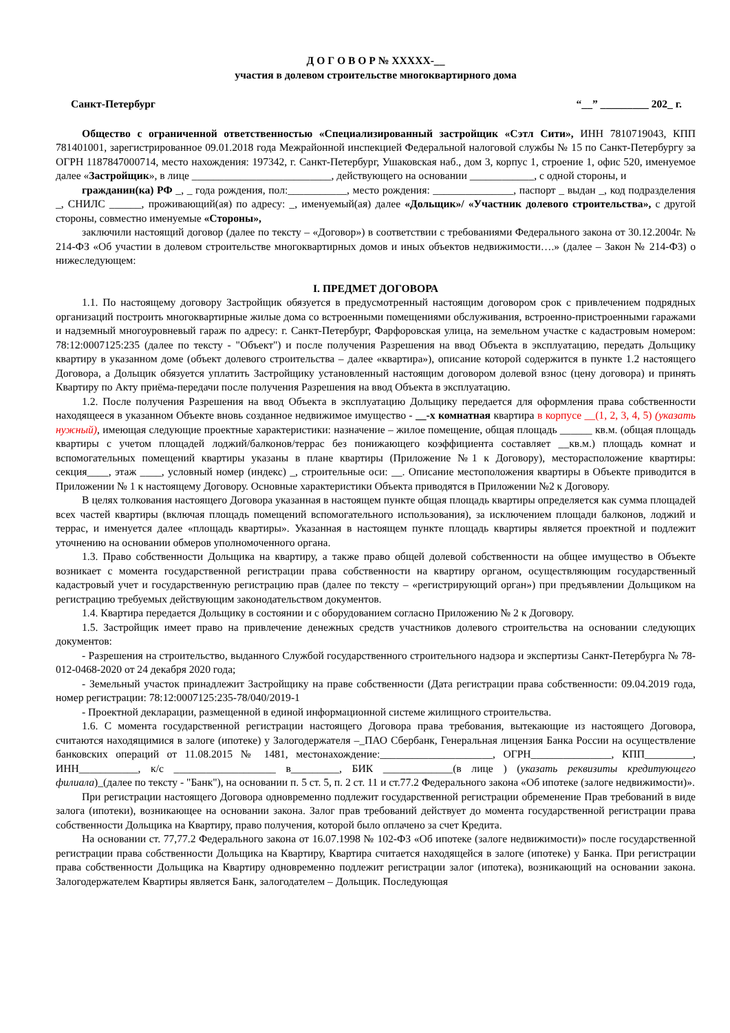Д О Г О В О Р № ХХХХХ-__
участия в долевом строительстве многоквартирного дома
Санкт-Петербург “__” _________ 202_ г.
Общество с ограниченной ответственностью «Специализированный застройщик «Сэтл Сити», ИНН 7810719043, КПП 781401001, зарегистрированное 09.01.2018 года Межрайонной инспекцией Федеральной налоговой службы № 15 по Санкт-Петербургу за ОГРН 1187847000714, место нахождения: 197342, г. Санкт-Петербург, Ушаковская наб., дом 3, корпус 1, строение 1, офис 520, именуемое далее «Застройщик», в лице __________________________, действующего на основании ____________, с одной стороны, и
гражданин(ка) РФ _, _ года рождения, пол:___________, место рождения: _______________, паспорт _ выдан _, код подразделения _, СНИЛС ______, проживающий(ая) по адресу: _, именуемый(ая) далее «Дольщик»/ «Участник долевого строительства», с другой стороны, совместно именуемые «Стороны»,
заключили настоящий договор (далее по тексту – «Договор») в соответствии с требованиями Федерального закона от 30.12.2004г. № 214-ФЗ «Об участии в долевом строительстве многоквартирных домов и иных объектов недвижимости….» (далее – Закон № 214-ФЗ) о нижеследующем:
I. ПРЕДМЕТ ДОГОВОРА
1.1. По настоящему договору Застройщик обязуется в предусмотренный настоящим договором срок с привлечением подрядных организаций построить многоквартирные жилые дома со встроенными помещениями обслуживания, встроенно-пристроенными гаражами и надземный многоуровневый гараж по адресу: г. Санкт-Петербург, Фарфоровская улица, на земельном участке с кадастровым номером: 78:12:0007125:235 (далее по тексту - "Объект") и после получения Разрешения на ввод Объекта в эксплуатацию, передать Дольщику квартиру в указанном доме (объект долевого строительства – далее «квартира»), описание которой содержится в пункте 1.2 настоящего Договора, а Дольщик обязуется уплатить Застройщику установленный настоящим договором долевой взнос (цену договора) и принять Квартиру по Акту приёма-передачи после получения Разрешения на ввод Объекта в эксплуатацию.
1.2. После получения Разрешения на ввод Объекта в эксплуатацию Дольщику передается для оформления права собственности находящееся в указанном Объекте вновь созданное недвижимое имущество - __-х комнатная квартира в корпусе __(1, 2, 3, 4, 5) (указать нужный), имеющая следующие проектные характеристики: назначение – жилое помещение, общая площадь ______ кв.м. (общая площадь квартиры с учетом площадей лоджий/балконов/террас без понижающего коэффициента составляет __кв.м.) площадь комнат и вспомогательных помещений квартиры указаны в плане квартиры (Приложение №1 к Договору), месторасположение квартиры: секция____, этаж ____, условный номер (индекс) _, строительные оси: __. Описание местоположения квартиры в Объекте приводится в Приложении № 1 к настоящему Договору. Основные характеристики Объекта приводятся в Приложении №2 к Договору.
В целях толкования настоящего Договора указанная в настоящем пункте общая площадь квартиры определяется как сумма площадей всех частей квартиры (включая площадь помещений вспомогательного использования), за исключением площади балконов, лоджий и террас, и именуется далее «площадь квартиры». Указанная в настоящем пункте площадь квартиры является проектной и подлежит уточнению на основании обмеров уполномоченного органа.
1.3. Право собственности Дольщика на квартиру, а также право общей долевой собственности на общее имущество в Объекте возникает с момента государственной регистрации права собственности на квартиру органом, осуществляющим государственный кадастровый учет и государственную регистрацию прав (далее по тексту – «регистрирующий орган») при предъявлении Дольщиком на регистрацию требуемых действующим законодательством документов.
1.4. Квартира передается Дольщику в состоянии и с оборудованием согласно Приложению № 2 к Договору.
1.5. Застройщик имеет право на привлечение денежных средств участников долевого строительства на основании следующих документов:
- Разрешения на строительство, выданного Службой государственного строительного надзора и экспертизы Санкт-Петербурга № 78-012-0468-2020 от 24 декабря 2020 года;
- Земельный участок принадлежит Застройщику на праве собственности (Дата регистрации права собственности: 09.04.2019 года, номер регистрации: 78:12:0007125:235-78/040/2019-1
- Проектной декларации, размещенной в единой информационной системе жилищного строительства.
1.6. С момента государственной регистрации настоящего Договора права требования, вытекающие из настоящего Договора, считаются находящимися в залоге (ипотеке) у Залогодержателя –_ПАО Сбербанк, Генеральная лицензия Банка России на осуществление банковских операций от 11.08.2015 № 1481, местонахождение:_____________________, ОГРН_______________, КПП_________, ИНН___________, к/с ___________________ в_________, БИК _____________(в лице ) (указать реквизиты кредитующего филиала)_(далее по тексту - "Банк"), на основании п. 5 ст. 5, п. 2 ст. 11 и ст.77.2 Федерального закона «Об ипотеке (залоге недвижимости)».
При регистрации настоящего Договора одновременно подлежит государственной регистрации обременение Прав требований в виде залога (ипотеки), возникающее на основании закона. Залог прав требований действует до момента государственной регистрации права собственности Дольщика на Квартиру, право получения, которой было оплачено за счет Кредита.
На основании ст. 77,77.2 Федерального закона от 16.07.1998 № 102-ФЗ «Об ипотеке (залоге недвижимости)» после государственной регистрации права собственности Дольщика на Квартиру, Квартира считается находящейся в залоге (ипотеке) у Банка. При регистрации права собственности Дольщика на Квартиру одновременно подлежит регистрации залог (ипотека), возникающий на основании закона. Залогодержателем Квартиры является Банк, залогодателем – Дольщик. Последующая